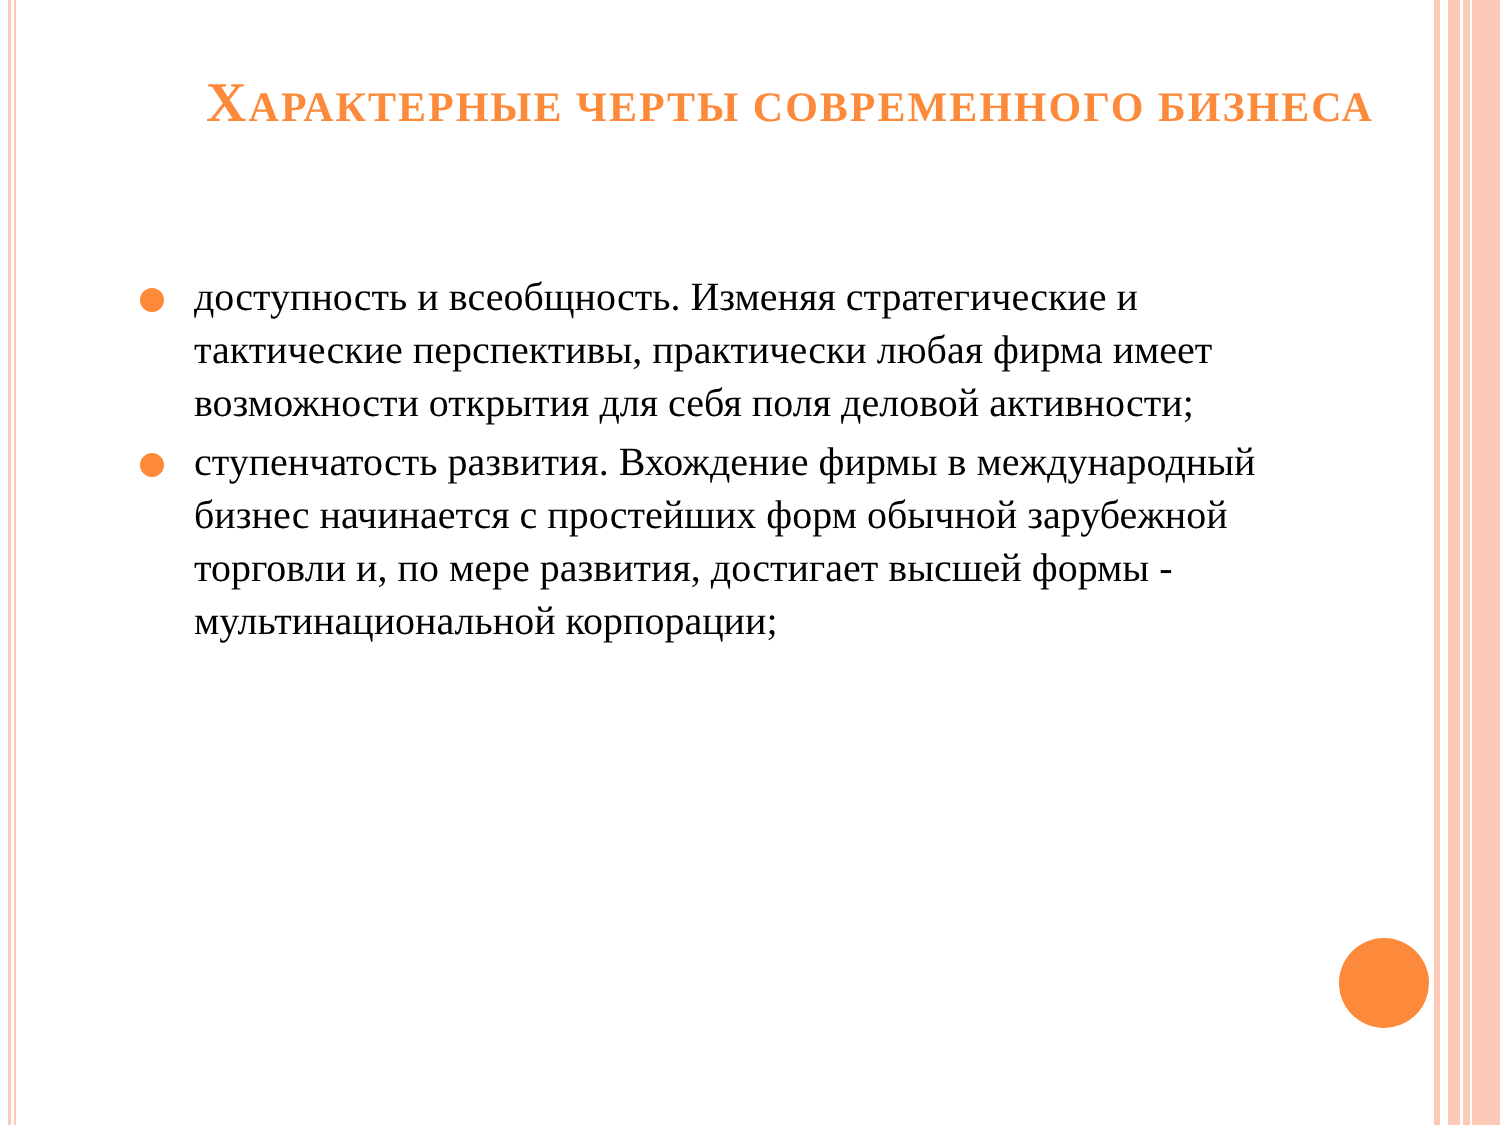ХАРАКТЕРНЫЕ ЧЕРТЫ СОВРЕМЕННОГО БИЗНЕСА
доступность и всеобщность. Изменяя стратегические и тактические перспективы, практически любая фирма имеет возможности открытия для себя поля деловой активности;
ступенчатость развития. Вхождение фирмы в международный бизнес начинается с простейших форм обычной зарубежной торговли и, по мере развития, достигает высшей формы - мультинациональной корпорации;